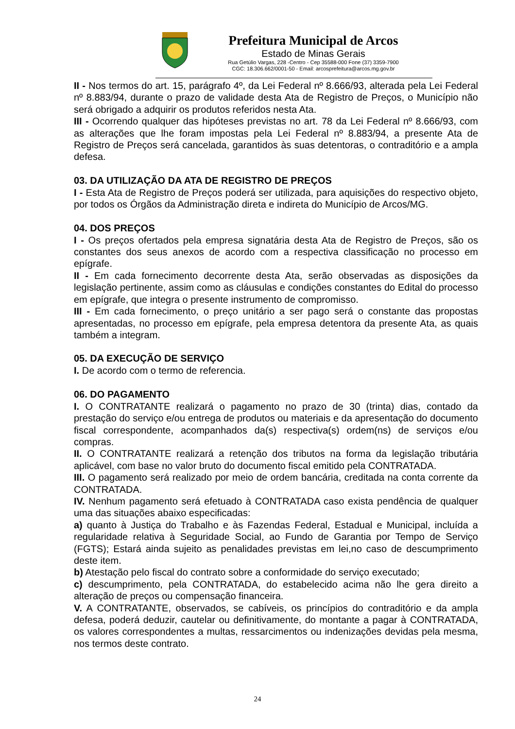Prefeitura Municipal de Arcos
Estado de Minas Gerais
Rua Getúlio Vargas, 228 -Centro - Cep 35588-000 Fone (37) 3359-7900
CGC: 18.306.662/0001-50 - Email: arcosprefeitura@arcos.mg.gov.br
II - Nos termos do art. 15, parágrafo 4º, da Lei Federal nº 8.666/93, alterada pela Lei Federal nº 8.883/94, durante o prazo de validade desta Ata de Registro de Preços, o Município não será obrigado a adquirir os produtos referidos nesta Ata.
III - Ocorrendo qualquer das hipóteses previstas no art. 78 da Lei Federal nº 8.666/93, com as alterações que lhe foram impostas pela Lei Federal nº 8.883/94, a presente Ata de Registro de Preços será cancelada, garantidos às suas detentoras, o contraditório e a ampla defesa.
03. DA UTILIZAÇÃO DA ATA DE REGISTRO DE PREÇOS
I - Esta Ata de Registro de Preços poderá ser utilizada, para aquisições do respectivo objeto, por todos os Órgãos da Administração direta e indireta do Município de Arcos/MG.
04. DOS PREÇOS
I - Os preços ofertados pela empresa signatária desta Ata de Registro de Preços, são os constantes dos seus anexos de acordo com a respectiva classificação no processo em epígrafe.
II - Em cada fornecimento decorrente desta Ata, serão observadas as disposições da legislação pertinente, assim como as cláusulas e condições constantes do Edital do processo em epígrafe, que integra o presente instrumento de compromisso.
III - Em cada fornecimento, o preço unitário a ser pago será o constante das propostas apresentadas, no processo em epígrafe, pela empresa detentora da presente Ata, as quais também a integram.
05. DA EXECUÇÃO DE SERVIÇO
I. De acordo com o termo de referencia.
06. DO PAGAMENTO
I. O CONTRATANTE realizará o pagamento no prazo de 30 (trinta) dias, contado da prestação do serviço e/ou entrega de produtos ou materiais e da apresentação do documento fiscal correspondente, acompanhados da(s) respectiva(s) ordem(ns) de serviços e/ou compras.
II. O CONTRATANTE realizará a retenção dos tributos na forma da legislação tributária aplicável, com base no valor bruto do documento fiscal emitido pela CONTRATADA.
III. O pagamento será realizado por meio de ordem bancária, creditada na conta corrente da CONTRATADA.
IV. Nenhum pagamento será efetuado à CONTRATADA caso exista pendência de qualquer uma das situações abaixo especificadas:
a) quanto à Justiça do Trabalho e às Fazendas Federal, Estadual e Municipal, incluída a regularidade relativa à Seguridade Social, ao Fundo de Garantia por Tempo de Serviço (FGTS); Estará ainda sujeito as penalidades previstas em lei,no caso de descumprimento deste item.
b) Atestação pelo fiscal do contrato sobre a conformidade do serviço executado;
c) descumprimento, pela CONTRATADA, do estabelecido acima não lhe gera direito a alteração de preços ou compensação financeira.
V. A CONTRATANTE, observados, se cabíveis, os princípios do contraditório e da ampla defesa, poderá deduzir, cautelar ou definitivamente, do montante a pagar à CONTRATADA, os valores correspondentes a multas, ressarcimentos ou indenizações devidas pela mesma, nos termos deste contrato.
24